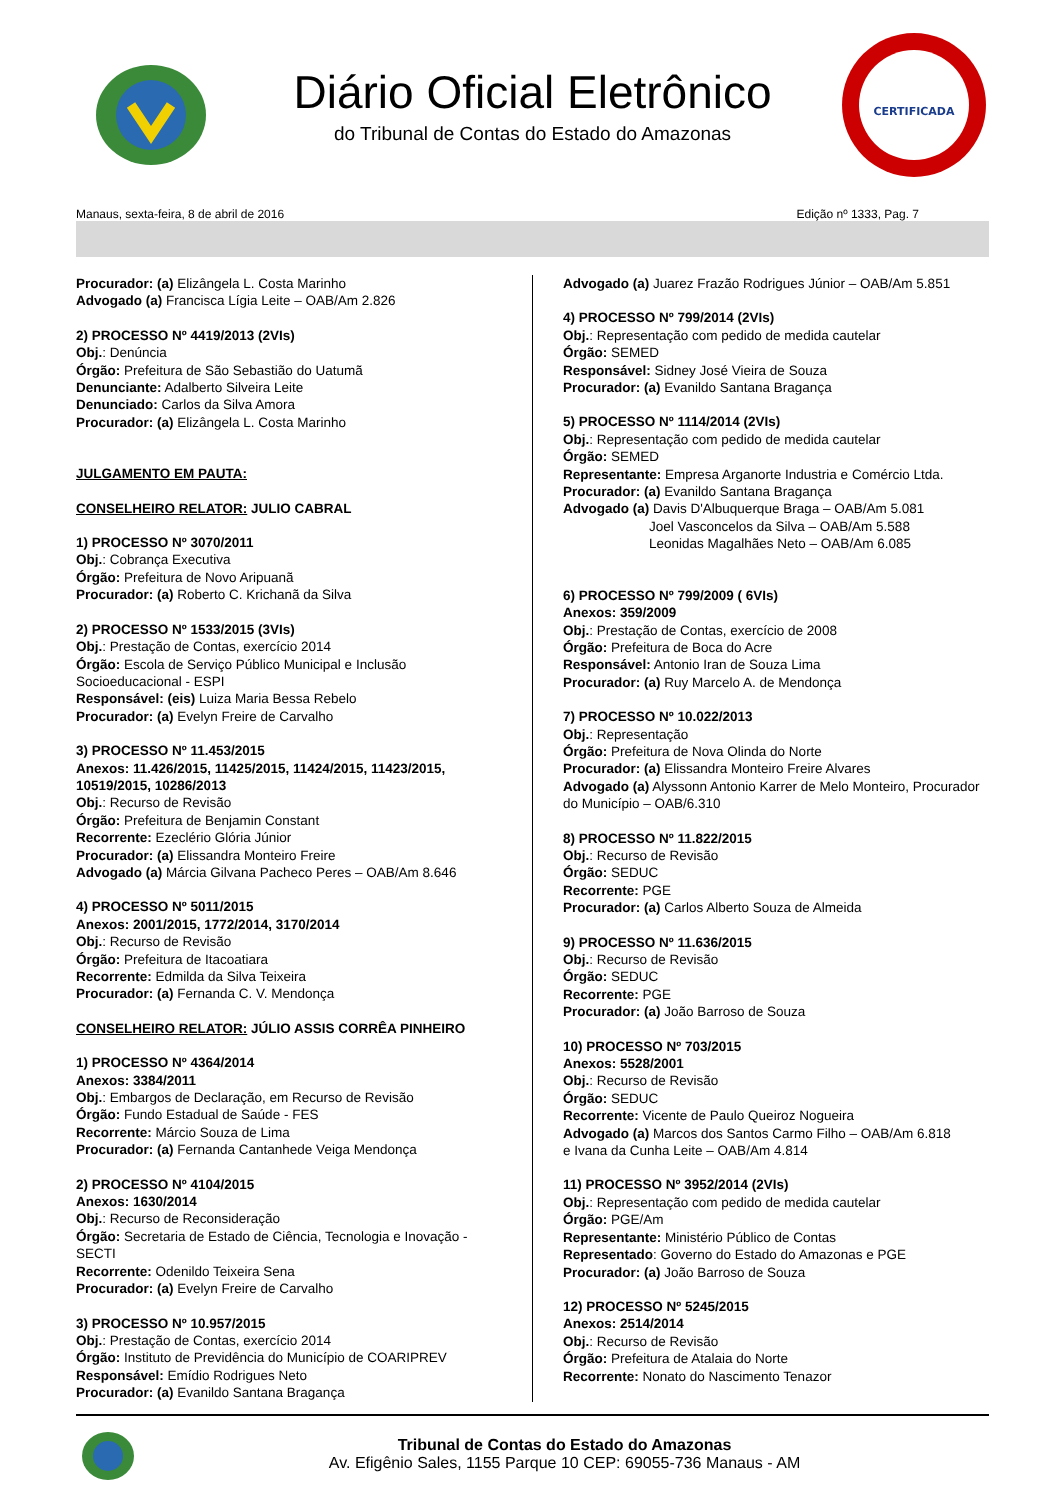Diário Oficial Eletrônico
do Tribunal de Contas do Estado do Amazonas
CERTIFICADA
Manaus, sexta-feira, 8 de abril de 2016 Edição nº 1333, Pag. 7
Procurador: (a) Elizângela L. Costa Marinho
Advogado (a) Francisca Lígia Leite – OAB/Am 2.826
2) PROCESSO Nº 4419/2013 (2VIs)
Obj.: Denúncia
Órgão: Prefeitura de São Sebastião do Uatumã
Denunciante: Adalberto Silveira Leite
Denunciado: Carlos da Silva Amora
Procurador: (a) Elizângela L. Costa Marinho
JULGAMENTO EM PAUTA:
CONSELHEIRO RELATOR: JULIO CABRAL
1) PROCESSO Nº 3070/2011
Obj.: Cobrança Executiva
Órgão: Prefeitura de Novo Aripuanã
Procurador: (a) Roberto C. Krichanã da Silva
2) PROCESSO Nº 1533/2015 (3VIs)
Obj.: Prestação de Contas, exercício 2014
Órgão: Escola de Serviço Público Municipal e Inclusão Socioeducacional - ESPI
Responsável: (eis) Luiza Maria Bessa Rebelo
Procurador: (a) Evelyn Freire de Carvalho
3) PROCESSO Nº 11.453/2015
Anexos: 11.426/2015, 11425/2015, 11424/2015, 11423/2015, 10519/2015, 10286/2013
Obj.: Recurso de Revisão
Órgão: Prefeitura de Benjamin Constant
Recorrente: Ezeclério Glória Júnior
Procurador: (a) Elissandra Monteiro Freire
Advogado (a) Márcia Gilvana Pacheco Peres – OAB/Am 8.646
4) PROCESSO Nº 5011/2015
Anexos: 2001/2015, 1772/2014, 3170/2014
Obj.: Recurso de Revisão
Órgão: Prefeitura de Itacoatiara
Recorrente: Edmilda da Silva Teixeira
Procurador: (a) Fernanda C. V. Mendonça
CONSELHEIRO RELATOR: JÚLIO ASSIS CORRÊA PINHEIRO
1) PROCESSO Nº 4364/2014
Anexos: 3384/2011
Obj.: Embargos de Declaração, em Recurso de Revisão
Órgão: Fundo Estadual de Saúde - FES
Recorrente: Márcio Souza de Lima
Procurador: (a) Fernanda Cantanhede Veiga Mendonça
2) PROCESSO Nº 4104/2015
Anexos: 1630/2014
Obj.: Recurso de Reconsideração
Órgão: Secretaria de Estado de Ciência, Tecnologia e Inovação - SECTI
Recorrente: Odenildo Teixeira Sena
Procurador: (a) Evelyn Freire de Carvalho
3) PROCESSO Nº 10.957/2015
Obj.: Prestação de Contas, exercício 2014
Órgão: Instituto de Previdência do Município de COARIPREV
Responsável: Emídio Rodrigues Neto
Procurador: (a) Evanildo Santana Bragança
Advogado (a) Juarez Frazão Rodrigues Júnior – OAB/Am 5.851
4) PROCESSO Nº 799/2014 (2VIs)
Obj.: Representação com pedido de medida cautelar
Órgão: SEMED
Responsável: Sidney José Vieira de Souza
Procurador: (a) Evanildo Santana Bragança
5) PROCESSO Nº 1114/2014 (2VIs)
Obj.: Representação com pedido de medida cautelar
Órgão: SEMED
Representante: Empresa Arganorte Industria e Comércio Ltda.
Procurador: (a) Evanildo Santana Bragança
Advogado (a) Davis D'Albuquerque Braga – OAB/Am 5.081
Joel Vasconcelos da Silva – OAB/Am 5.588
Leonidas Magalhães Neto – OAB/Am 6.085
6) PROCESSO Nº 799/2009 ( 6VIs)
Anexos: 359/2009
Obj.: Prestação de Contas, exercício de 2008
Órgão: Prefeitura de Boca do Acre
Responsável: Antonio Iran de Souza Lima
Procurador: (a) Ruy Marcelo A. de Mendonça
7) PROCESSO Nº 10.022/2013
Obj.: Representação
Órgão: Prefeitura de Nova Olinda do Norte
Procurador: (a) Elissandra Monteiro Freire Alvares
Advogado (a) Alyssonn Antonio Karrer de Melo Monteiro, Procurador do Município – OAB/6.310
8) PROCESSO Nº 11.822/2015
Obj.: Recurso de Revisão
Órgão: SEDUC
Recorrente: PGE
Procurador: (a) Carlos Alberto Souza de Almeida
9) PROCESSO Nº 11.636/2015
Obj.: Recurso de Revisão
Órgão: SEDUC
Recorrente: PGE
Procurador: (a) João Barroso de Souza
10) PROCESSO Nº 703/2015
Anexos: 5528/2001
Obj.: Recurso de Revisão
Órgão: SEDUC
Recorrente: Vicente de Paulo Queiroz Nogueira
Advogado (a) Marcos dos Santos Carmo Filho – OAB/Am 6.818
e Ivana da Cunha Leite – OAB/Am 4.814
11) PROCESSO Nº 3952/2014 (2VIs)
Obj.: Representação com pedido de medida cautelar
Órgão: PGE/Am
Representante: Ministério Público de Contas
Representado: Governo do Estado do Amazonas e PGE
Procurador: (a) João Barroso de Souza
12) PROCESSO Nº 5245/2015
Anexos: 2514/2014
Obj.: Recurso de Revisão
Órgão: Prefeitura de Atalaia do Norte
Recorrente: Nonato do Nascimento Tenazor
Tribunal de Contas do Estado do Amazonas
Av. Efigênio Sales, 1155 Parque 10 CEP: 69055-736 Manaus - AM